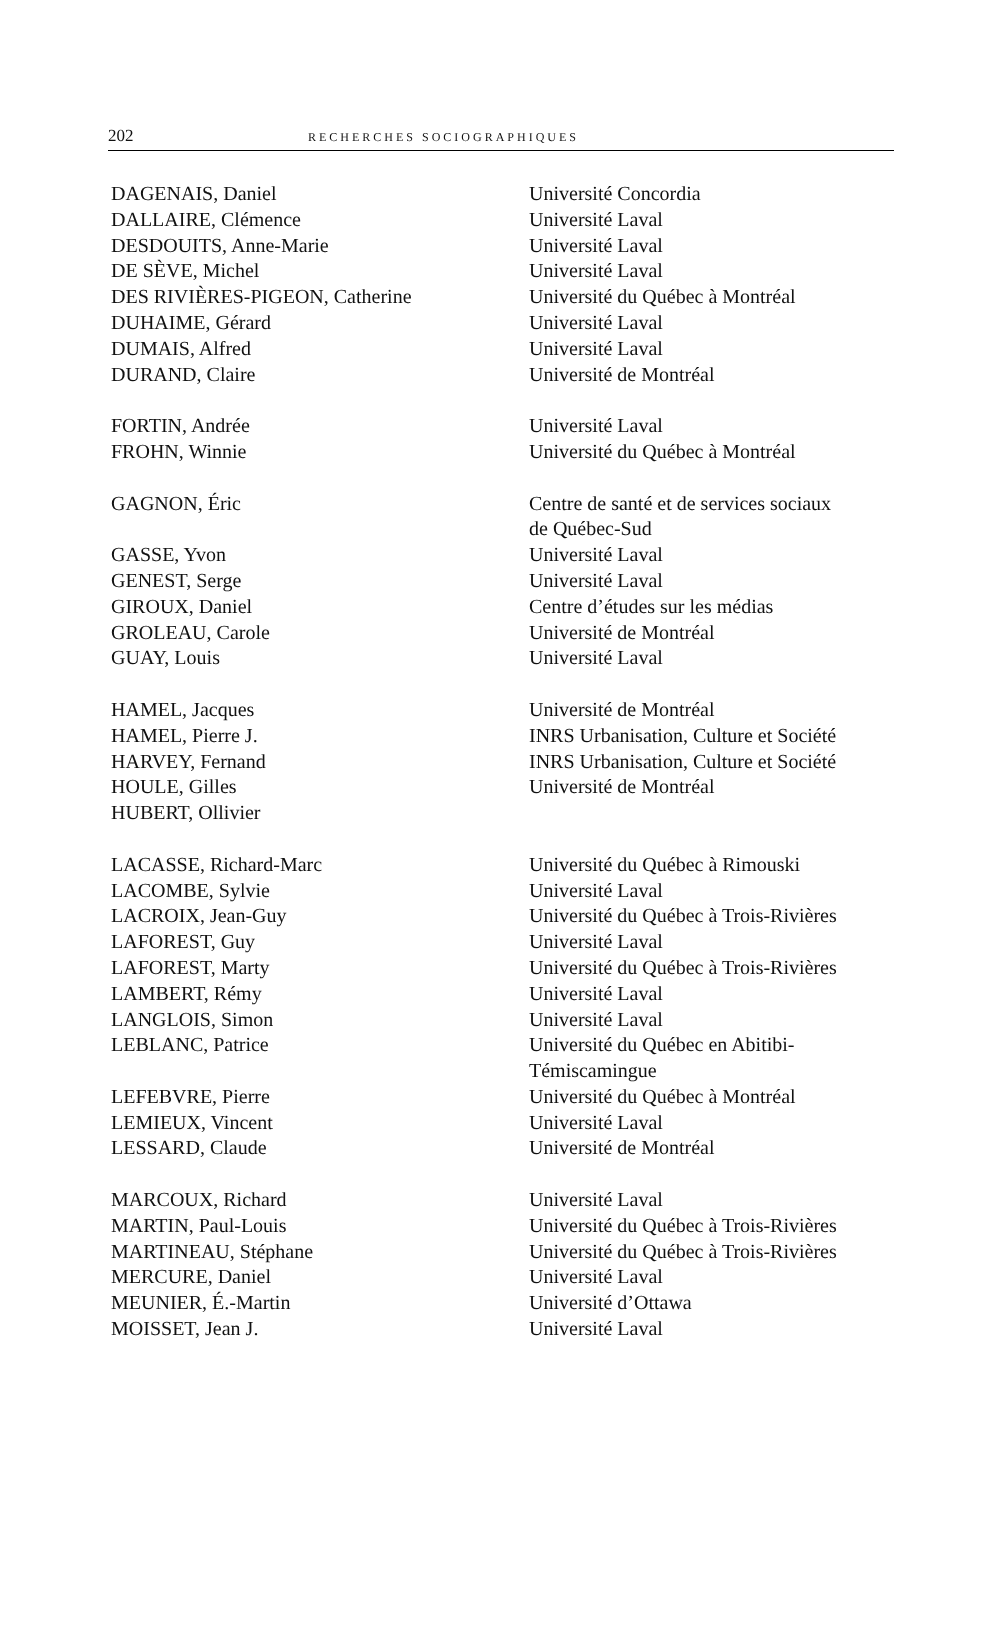202 RECHERCHES SOCIOGRAPHIQUES
| DAGENAIS, Daniel | Université Concordia |
| DALLAIRE, Clémence | Université Laval |
| DESDOUITS, Anne-Marie | Université Laval |
| DE SÈVE, Michel | Université Laval |
| DES RIVIÈRES-PIGEON, Catherine | Université du Québec à Montréal |
| DUHAIME, Gérard | Université Laval |
| DUMAIS, Alfred | Université Laval |
| DURAND, Claire | Université de Montréal |
| FORTIN, Andrée | Université Laval |
| FROHN, Winnie | Université du Québec à Montréal |
| GAGNON, Éric | Centre de santé et de services sociaux de Québec-Sud |
| GASSE, Yvon | Université Laval |
| GENEST, Serge | Université Laval |
| GIROUX, Daniel | Centre d’études sur les médias |
| GROLEAU, Carole | Université de Montréal |
| GUAY, Louis | Université Laval |
| HAMEL, Jacques | Université de Montréal |
| HAMEL, Pierre J. | INRS Urbanisation, Culture et Société |
| HARVEY, Fernand | INRS Urbanisation, Culture et Société |
| HOULE, Gilles | Université de Montréal |
| HUBERT, Ollivier | |
| LACASSE, Richard-Marc | Université du Québec à Rimouski |
| LACOMBE, Sylvie | Université Laval |
| LACROIX, Jean-Guy | Université du Québec à Trois-Rivières |
| LAFOREST, Guy | Université Laval |
| LAFOREST, Marty | Université du Québec à Trois-Rivières |
| LAMBERT, Rémy | Université Laval |
| LANGLOIS, Simon | Université Laval |
| LEBLANC, Patrice | Université du Québec en Abitibi- Témiscamingue |
| LEFEBVRE, Pierre | Université du Québec à Montréal |
| LEMIEUX, Vincent | Université Laval |
| LESSARD, Claude | Université de Montréal |
| MARCOUX, Richard | Université Laval |
| MARTIN, Paul-Louis | Université du Québec à Trois-Rivières |
| MARTINEAU, Stéphane | Université du Québec à Trois-Rivières |
| MERCURE, Daniel | Université Laval |
| MEUNIER, É.-Martin | Université d’Ottawa |
| MOISSET, Jean J. | Université Laval |